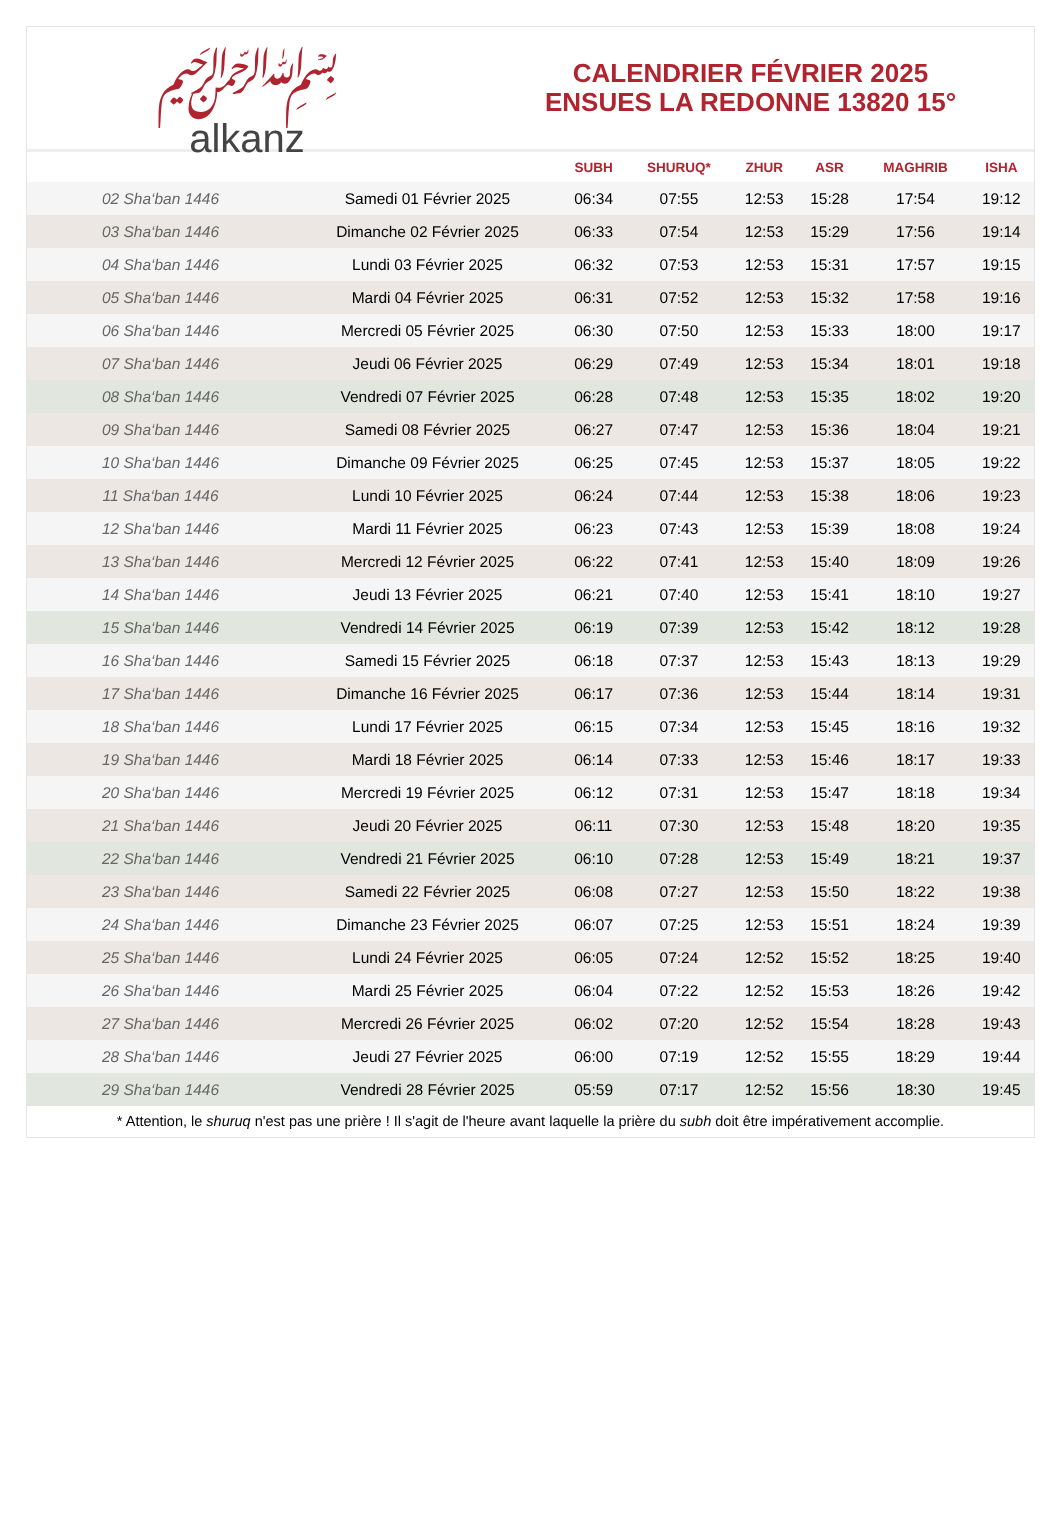﷽
alkanz
CALENDRIER FÉVRIER 2025
ENSUES LA REDONNE 13820 15°
| | | SUBH | SHURUQ* | ZHUR | ASR | MAGHRIB | ISHA |
| --- | --- | --- | --- | --- | --- | --- | --- |
| 02 Sha‘ban 1446 | Samedi 01 Février 2025 | 06:34 | 07:55 | 12:53 | 15:28 | 17:54 | 19:12 |
| 03 Sha‘ban 1446 | Dimanche 02 Février 2025 | 06:33 | 07:54 | 12:53 | 15:29 | 17:56 | 19:14 |
| 04 Sha‘ban 1446 | Lundi 03 Février 2025 | 06:32 | 07:53 | 12:53 | 15:31 | 17:57 | 19:15 |
| 05 Sha‘ban 1446 | Mardi 04 Février 2025 | 06:31 | 07:52 | 12:53 | 15:32 | 17:58 | 19:16 |
| 06 Sha‘ban 1446 | Mercredi 05 Février 2025 | 06:30 | 07:50 | 12:53 | 15:33 | 18:00 | 19:17 |
| 07 Sha‘ban 1446 | Jeudi 06 Février 2025 | 06:29 | 07:49 | 12:53 | 15:34 | 18:01 | 19:18 |
| 08 Sha‘ban 1446 | Vendredi 07 Février 2025 | 06:28 | 07:48 | 12:53 | 15:35 | 18:02 | 19:20 |
| 09 Sha‘ban 1446 | Samedi 08 Février 2025 | 06:27 | 07:47 | 12:53 | 15:36 | 18:04 | 19:21 |
| 10 Sha‘ban 1446 | Dimanche 09 Février 2025 | 06:25 | 07:45 | 12:53 | 15:37 | 18:05 | 19:22 |
| 11 Sha‘ban 1446 | Lundi 10 Février 2025 | 06:24 | 07:44 | 12:53 | 15:38 | 18:06 | 19:23 |
| 12 Sha‘ban 1446 | Mardi 11 Février 2025 | 06:23 | 07:43 | 12:53 | 15:39 | 18:08 | 19:24 |
| 13 Sha‘ban 1446 | Mercredi 12 Février 2025 | 06:22 | 07:41 | 12:53 | 15:40 | 18:09 | 19:26 |
| 14 Sha‘ban 1446 | Jeudi 13 Février 2025 | 06:21 | 07:40 | 12:53 | 15:41 | 18:10 | 19:27 |
| 15 Sha‘ban 1446 | Vendredi 14 Février 2025 | 06:19 | 07:39 | 12:53 | 15:42 | 18:12 | 19:28 |
| 16 Sha‘ban 1446 | Samedi 15 Février 2025 | 06:18 | 07:37 | 12:53 | 15:43 | 18:13 | 19:29 |
| 17 Sha‘ban 1446 | Dimanche 16 Février 2025 | 06:17 | 07:36 | 12:53 | 15:44 | 18:14 | 19:31 |
| 18 Sha‘ban 1446 | Lundi 17 Février 2025 | 06:15 | 07:34 | 12:53 | 15:45 | 18:16 | 19:32 |
| 19 Sha‘ban 1446 | Mardi 18 Février 2025 | 06:14 | 07:33 | 12:53 | 15:46 | 18:17 | 19:33 |
| 20 Sha‘ban 1446 | Mercredi 19 Février 2025 | 06:12 | 07:31 | 12:53 | 15:47 | 18:18 | 19:34 |
| 21 Sha‘ban 1446 | Jeudi 20 Février 2025 | 06:11 | 07:30 | 12:53 | 15:48 | 18:20 | 19:35 |
| 22 Sha‘ban 1446 | Vendredi 21 Février 2025 | 06:10 | 07:28 | 12:53 | 15:49 | 18:21 | 19:37 |
| 23 Sha‘ban 1446 | Samedi 22 Février 2025 | 06:08 | 07:27 | 12:53 | 15:50 | 18:22 | 19:38 |
| 24 Sha‘ban 1446 | Dimanche 23 Février 2025 | 06:07 | 07:25 | 12:53 | 15:51 | 18:24 | 19:39 |
| 25 Sha‘ban 1446 | Lundi 24 Février 2025 | 06:05 | 07:24 | 12:52 | 15:52 | 18:25 | 19:40 |
| 26 Sha‘ban 1446 | Mardi 25 Février 2025 | 06:04 | 07:22 | 12:52 | 15:53 | 18:26 | 19:42 |
| 27 Sha‘ban 1446 | Mercredi 26 Février 2025 | 06:02 | 07:20 | 12:52 | 15:54 | 18:28 | 19:43 |
| 28 Sha‘ban 1446 | Jeudi 27 Février 2025 | 06:00 | 07:19 | 12:52 | 15:55 | 18:29 | 19:44 |
| 29 Sha‘ban 1446 | Vendredi 28 Février 2025 | 05:59 | 07:17 | 12:52 | 15:56 | 18:30 | 19:45 |
* Attention, le shuruq n'est pas une prière ! Il s'agit de l'heure avant laquelle la prière du subh doit être impérativement accomplie.